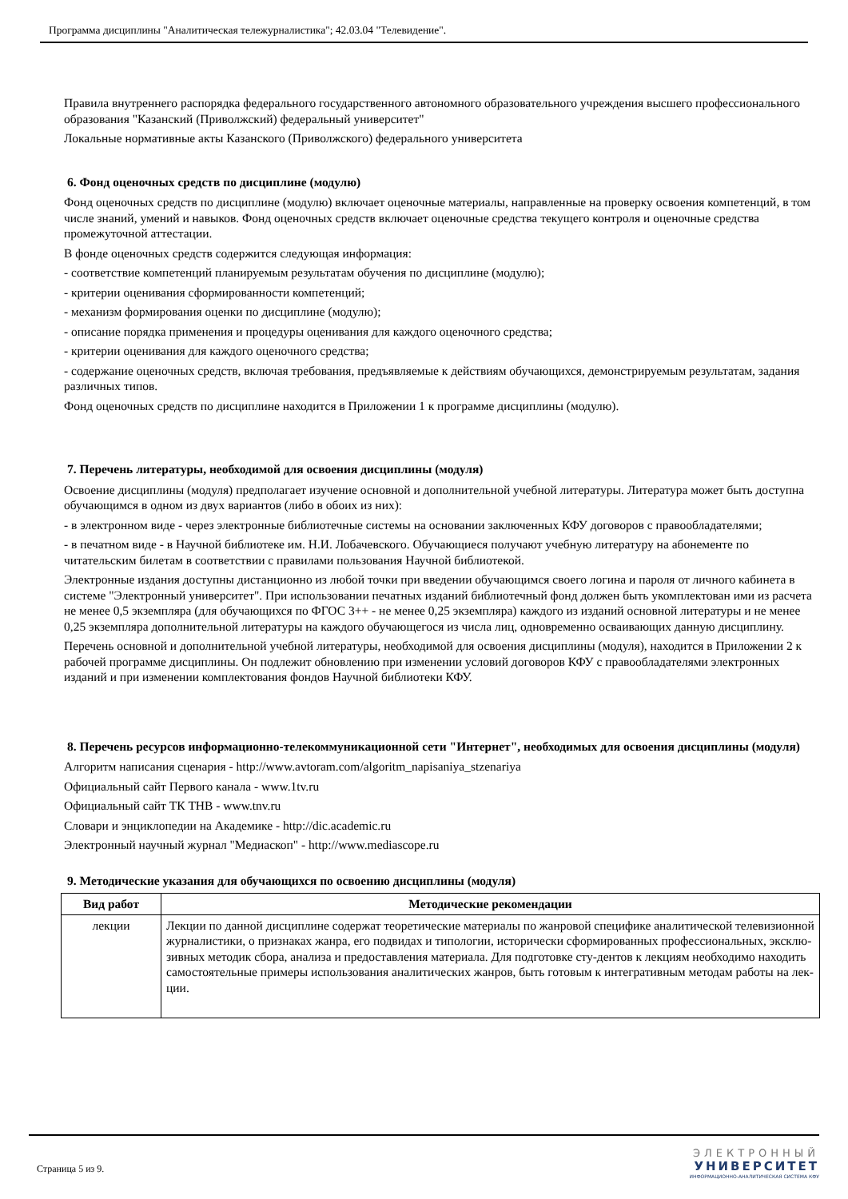Программа дисциплины "Аналитическая тележурналистика"; 42.03.04 "Телевидение".
Правила внутреннего распорядка федерального государственного автономного образовательного учреждения высшего профессионального образования "Казанский (Приволжский) федеральный университет"
Локальные нормативные акты Казанского (Приволжского) федерального университета
6. Фонд оценочных средств по дисциплине (модулю)
Фонд оценочных средств по дисциплине (модулю) включает оценочные материалы, направленные на проверку освоения компетенций, в том числе знаний, умений и навыков. Фонд оценочных средств включает оценочные средства текущего контроля и оценочные средства промежуточной аттестации.
В фонде оценочных средств содержится следующая информация:
- соответствие компетенций планируемым результатам обучения по дисциплине (модулю);
- критерии оценивания сформированности компетенций;
- механизм формирования оценки по дисциплине (модулю);
- описание порядка применения и процедуры оценивания для каждого оценочного средства;
- критерии оценивания для каждого оценочного средства;
- содержание оценочных средств, включая требования, предъявляемые к действиям обучающихся, демонстрируемым результатам, задания различных типов.
Фонд оценочных средств по дисциплине находится в Приложении 1 к программе дисциплины (модулю).
7. Перечень литературы, необходимой для освоения дисциплины (модуля)
Освоение дисциплины (модуля) предполагает изучение основной и дополнительной учебной литературы. Литература может быть доступна обучающимся в одном из двух вариантов (либо в обоих из них):
- в электронном виде - через электронные библиотечные системы на основании заключенных КФУ договоров с правообладателями;
- в печатном виде - в Научной библиотеке им. Н.И. Лобачевского. Обучающиеся получают учебную литературу на абонементе по читательским билетам в соответствии с правилами пользования Научной библиотекой.
Электронные издания доступны дистанционно из любой точки при введении обучающимся своего логина и пароля от личного кабинета в системе "Электронный университет". При использовании печатных изданий библиотечный фонд должен быть укомплектован ими из расчета не менее 0,5 экземпляра (для обучающихся по ФГОС 3++ - не менее 0,25 экземпляра) каждого из изданий основной литературы и не менее 0,25 экземпляра дополнительной литературы на каждого обучающегося из числа лиц, одновременно осваивающих данную дисциплину.
Перечень основной и дополнительной учебной литературы, необходимой для освоения дисциплины (модуля), находится в Приложении 2 к рабочей программе дисциплины. Он подлежит обновлению при изменении условий договоров КФУ с правообладателями электронных изданий и при изменении комплектования фондов Научной библиотеки КФУ.
8. Перечень ресурсов информационно-телекоммуникационной сети "Интернет", необходимых для освоения дисциплины (модуля)
Алгоритм написания сценария - http://www.avtoram.com/algoritm_napisaniya_stzenariya
Официальный сайт Первого канала - www.1tv.ru
Официальный сайт ТК ТНВ - www.tnv.ru
Словари и энциклопедии на Академике - http://dic.academic.ru
Электронный научный журнал "Медиаскоп" - http://www.mediascope.ru
9. Методические указания для обучающихся по освоению дисциплины (модуля)
| Вид работ | Методические рекомендации |
| --- | --- |
| лекции | Лекции по данной дисциплине содержат теоретические материалы по жанровой специфике аналитической телевизионной журналистики, о признаках жанра, его подвидах и типологии, исторически сформированных профессиональных, эксклю-зивных методик сбора, анализа и предоставления материала. Для подготовке сту-дентов к лекциям необходимо находить самостоятельные примеры использования аналитических жанров, быть готовым к интегративным методам работы на лек-ции. |
Страница 5 из 9.
ЭЛЕКТРОННЫЙ
УНИВЕРСИТЕТ
ИНФОРМАЦИОННО-АНАЛИТИЧЕСКАЯ СИСТЕМА КФУ